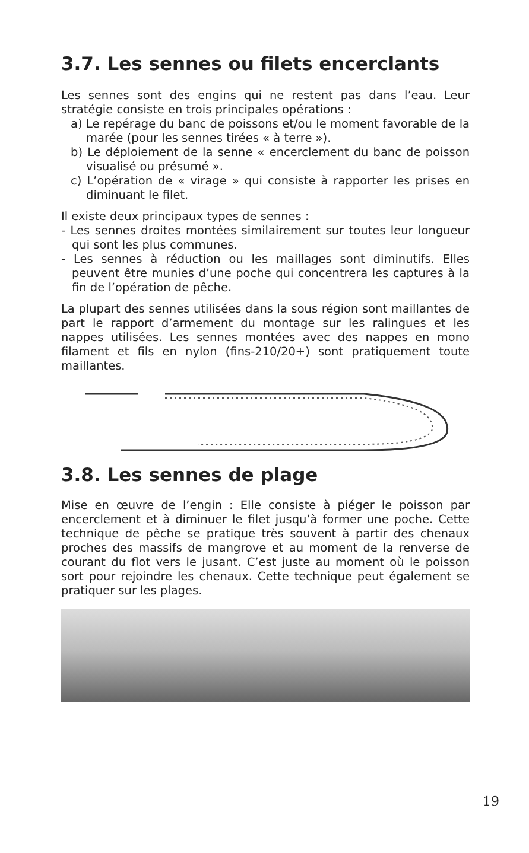3.7. Les sennes ou filets encerclants
Les sennes sont des engins qui ne restent pas dans l’eau. Leur stratégie consiste en trois principales opérations :
a) Le repérage du banc de poissons et/ou le moment favorable de la marée (pour les sennes tirées « à terre »).
b) Le déploiement de la senne « encerclement du banc de poisson visualisé ou présumé ».
c) L’opération de « virage » qui consiste à rapporter les prises en diminuant le filet.
Il existe deux principaux types de sennes :
- Les sennes droites montées similairement sur toutes leur longueur qui sont les plus communes.
- Les sennes à réduction ou les maillages sont diminutifs. Elles peuvent être munies d’une poche qui concentrera les captures à la fin de l’opération de pêche.
La plupart des sennes utilisées dans la sous région sont maillantes de part le rapport d’armement du montage sur les ralingues et les nappes utilisées. Les sennes montées avec des nappes en mono filament et fils en nylon (fins-210/20+) sont pratiquement toute maillantes.
3.8. Les sennes de plage
Mise en œuvre de l’engin : Elle consiste à piéger le poisson par encerclement et à diminuer le filet jusqu’à former une poche. Cette technique de pêche se pratique très souvent à partir des chenaux proches des massifs de mangrove et au moment de la renverse de courant du flot vers le jusant. C’est juste au moment où le poisson sort pour rejoindre les chenaux. Cette technique peut également se pratiquer sur les plages.
19